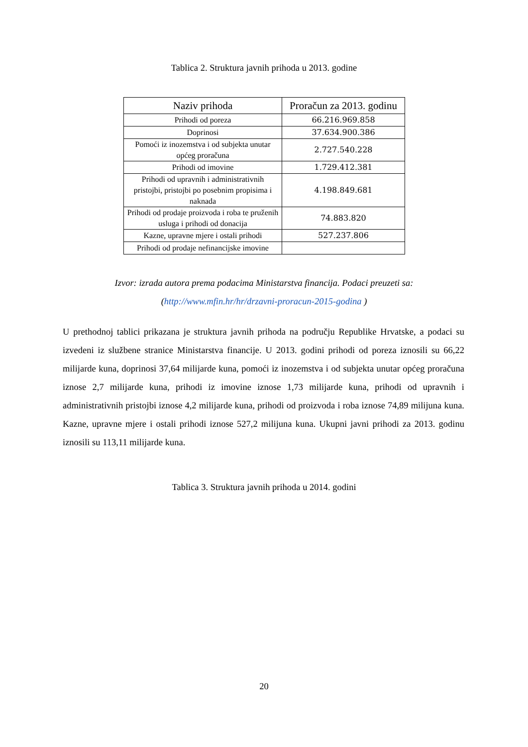Tablica 2. Struktura javnih prihoda u 2013. godine
| Naziv prihoda | Proračun za 2013. godinu |
| --- | --- |
| Prihodi od poreza | 66.216.969.858 |
| Doprinosi | 37.634.900.386 |
| Pomoći iz inozemstva i od subjekta unutar općeg proračuna | 2.727.540.228 |
| Prihodi od imovine | 1.729.412.381 |
| Prihodi od upravnih i administrativnih pristojbi, pristojbi po posebnim propisima i naknada | 4.198.849.681 |
| Prihodi od prodaje proizvoda i roba te pruženih usluga i prihodi od donacija | 74.883.820 |
| Kazne, upravne mjere i ostali prihodi | 527.237.806 |
| Prihodi od prodaje nefinancijske imovine | |
Izvor: izrada autora prema podacima Ministarstva financija. Podaci preuzeti sa: (http://www.mfin.hr/hr/drzavni-proracun-2015-godina )
U prethodnoj tablici prikazana je struktura javnih prihoda na području Republike Hrvatske, a podaci su izvedeni iz službene stranice Ministarstva financije. U 2013. godini prihodi od poreza iznosili su 66,22 milijarde kuna, doprinosi 37,64 milijarde kuna, pomoći iz inozemstva i od subjekta unutar općeg proračuna iznose 2,7 milijarde kuna, prihodi iz imovine iznose 1,73 milijarde kuna, prihodi od upravnih i administrativnih pristojbi iznose 4,2 milijarde kuna, prihodi od proizvoda i roba iznose 74,89 milijuna kuna. Kazne, upravne mjere i ostali prihodi iznose 527,2 milijuna kuna. Ukupni javni prihodi za 2013. godinu iznosili su 113,11 milijarde kuna.
Tablica 3. Struktura javnih prihoda u 2014. godini
20